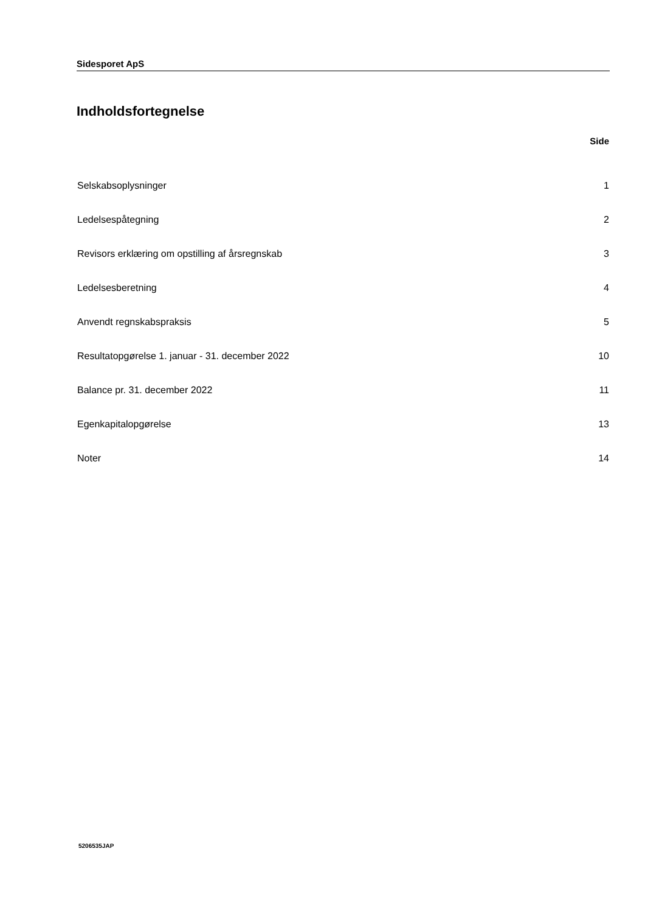Sidesporet ApS
Indholdsfortegnelse
| | Side |
| --- | --- |
| Selskabsoplysninger | 1 |
| Ledelsespåtegning | 2 |
| Revisors erklæring om opstilling af årsregnskab | 3 |
| Ledelsesberetning | 4 |
| Anvendt regnskabspraksis | 5 |
| Resultatopgørelse 1. januar - 31. december 2022 | 10 |
| Balance pr. 31. december 2022 | 11 |
| Egenkapitalopgørelse | 13 |
| Noter | 14 |
5206535JAP